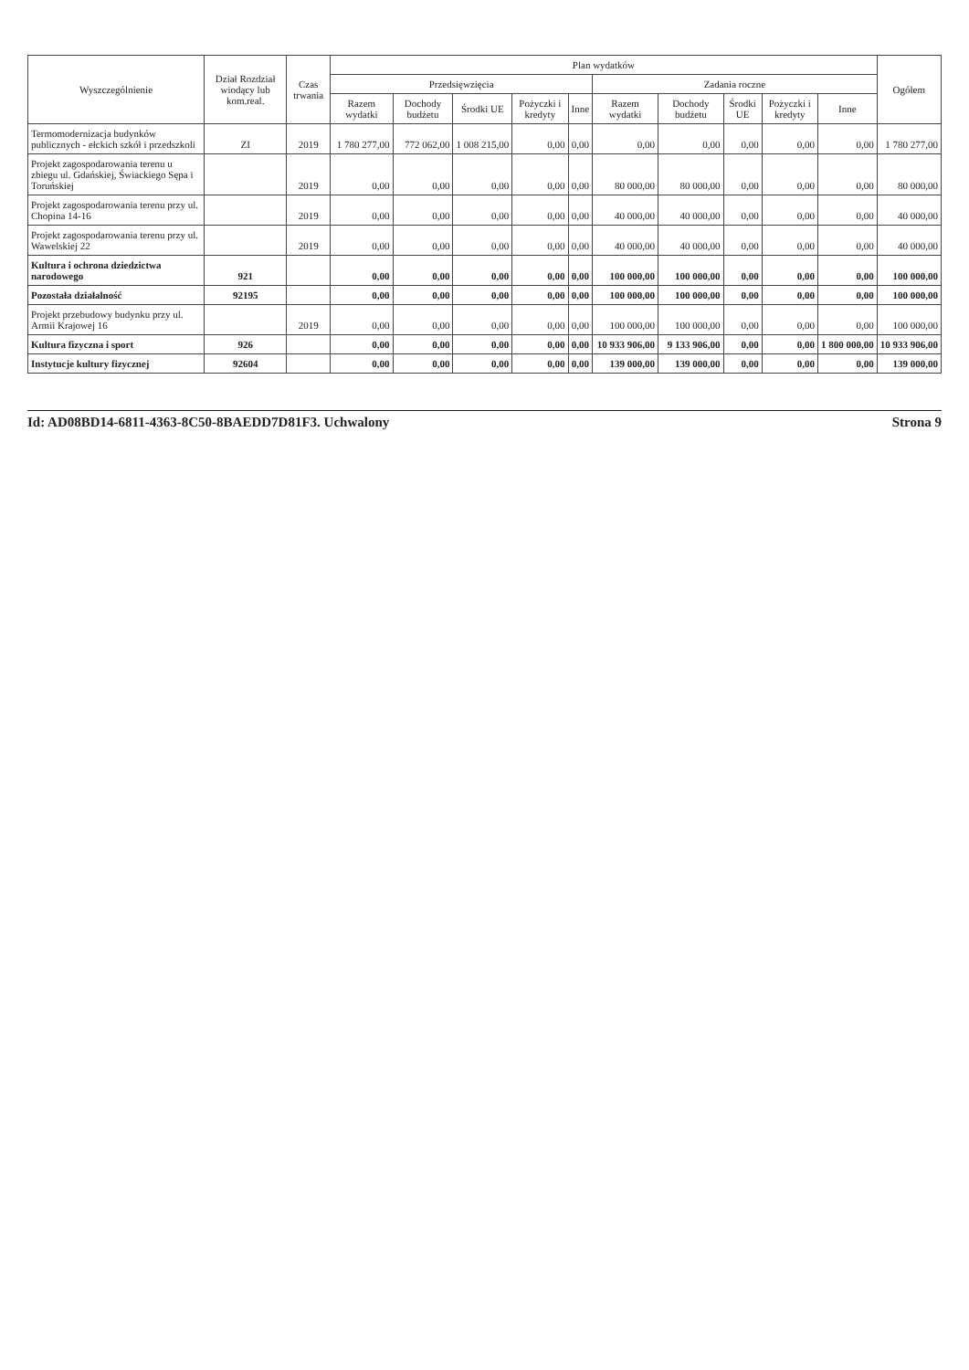| Wyszczególnienie | Dział Rozdział wiodący lub kom.real. | Czas trwania | Plan wydatków | | | | | | | | | | Ogółem |
| --- | --- | --- | --- | --- | --- | --- | --- | --- | --- | --- | --- | --- | --- |
| | | | Przedsięwzięcia | | | | | Zadania roczne | | | | | |
| | | | Razem wydatki | Dochody budżetu | Środki UE | Pożyczki i kredyty | Inne | Razem wydatki | Dochody budżetu | Środki UE | Pożyczki i kredyty | Inne | |
| Termomodernizacja budynków publicznych - ełckich szkół i przedszkoli | ZI | 2019 | 1 780 277,00 | 772 062,00 | 1 008 215,00 | 0,00 | 0,00 | 0,00 | 0,00 | 0,00 | 0,00 | 0,00 | 1 780 277,00 |
| Projekt zagospodarowania terenu u zbiegu ul. Gdańskiej, Świackiego Sępa i Toruńskiej | | 2019 | 0,00 | 0,00 | 0,00 | 0,00 | 0,00 | 80 000,00 | 80 000,00 | 0,00 | 0,00 | 0,00 | 80 000,00 |
| Projekt zagospodarowania terenu przy ul. Chopina 14-16 | | 2019 | 0,00 | 0,00 | 0,00 | 0,00 | 0,00 | 40 000,00 | 40 000,00 | 0,00 | 0,00 | 0,00 | 40 000,00 |
| Projekt zagospodarowania terenu przy ul. Wawelskiej 22 | | 2019 | 0,00 | 0,00 | 0,00 | 0,00 | 0,00 | 40 000,00 | 40 000,00 | 0,00 | 0,00 | 0,00 | 40 000,00 |
| Kultura i ochrona dziedzictwa narodowego | 921 | | 0,00 | 0,00 | 0,00 | 0,00 | 0,00 | 100 000,00 | 100 000,00 | 0,00 | 0,00 | 0,00 | 100 000,00 |
| Pozostała działalność | 92195 | | 0,00 | 0,00 | 0,00 | 0,00 | 0,00 | 100 000,00 | 100 000,00 | 0,00 | 0,00 | 0,00 | 100 000,00 |
| Projekt przebudowy budynku przy ul. Armii Krajowej 16 | | 2019 | 0,00 | 0,00 | 0,00 | 0,00 | 0,00 | 100 000,00 | 100 000,00 | 0,00 | 0,00 | 0,00 | 100 000,00 |
| Kultura fizyczna i sport | 926 | | 0,00 | 0,00 | 0,00 | 0,00 | 0,00 | 10 933 906,00 | 9 133 906,00 | 0,00 | 0,00 | 1 800 000,00 | 10 933 906,00 |
| Instytucje kultury fizycznej | 92604 | | 0,00 | 0,00 | 0,00 | 0,00 | 0,00 | 139 000,00 | 139 000,00 | 0,00 | 0,00 | 0,00 | 139 000,00 |
Id: AD08BD14-6811-4363-8C50-8BAEDD7D81F3. Uchwalony Strona 9